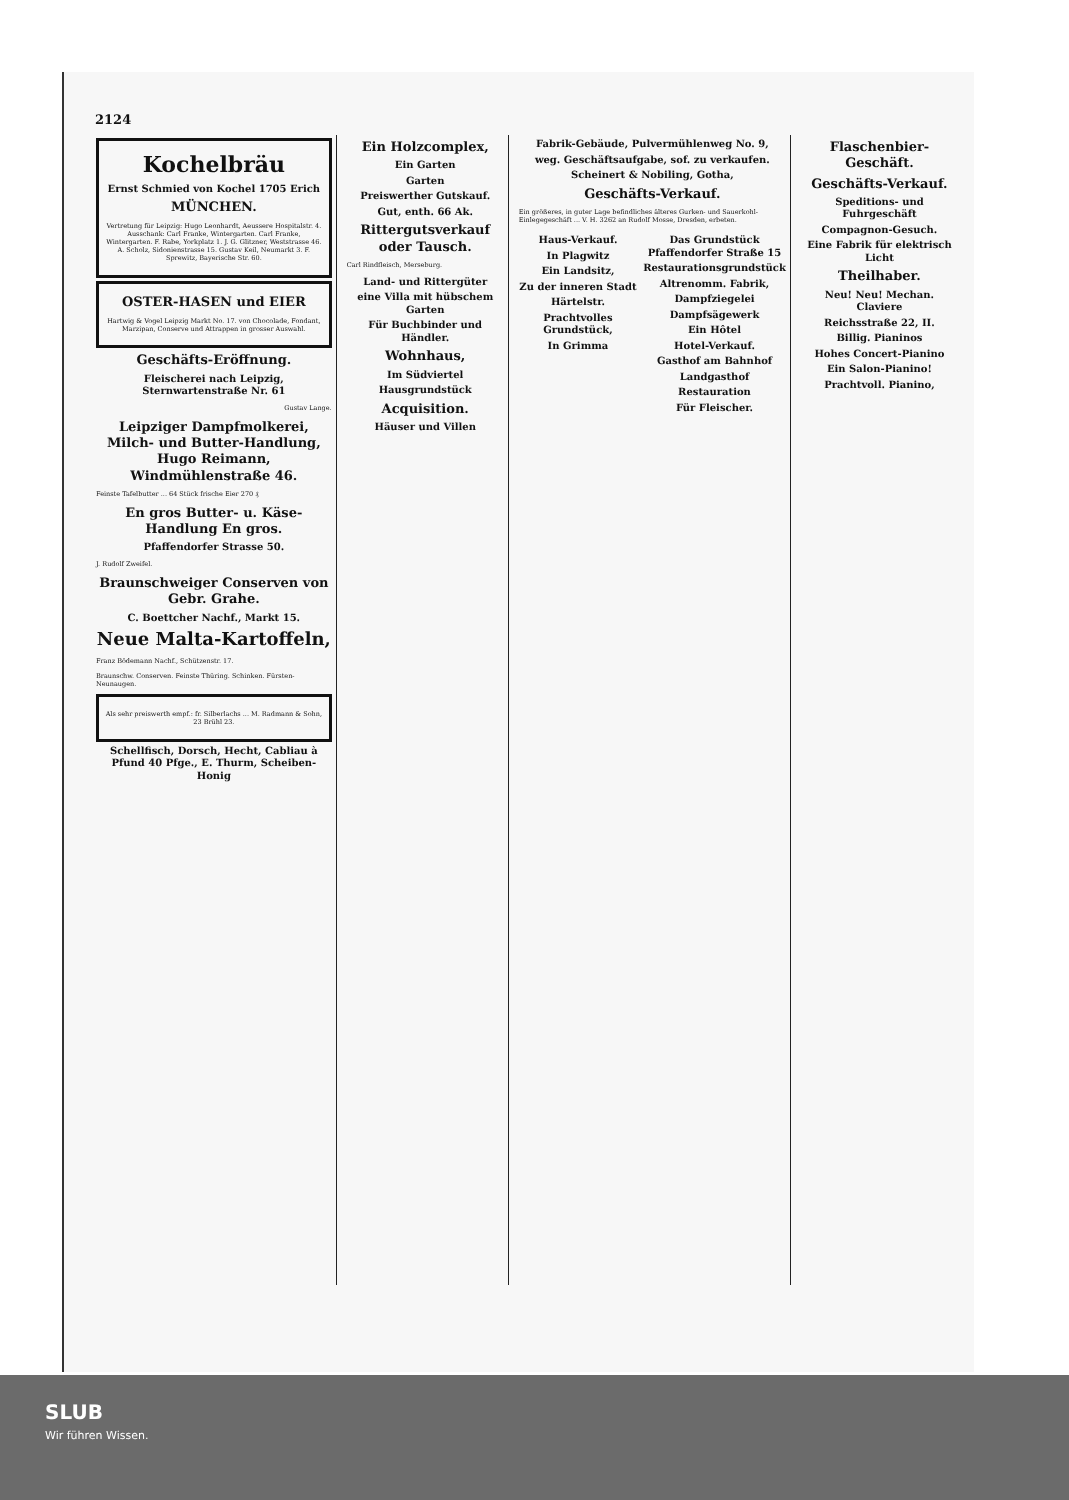2124
Kochelbräu
Ernst Schmied von Kochel 1705 Erich
MÜNCHEN.
Vertretung für Leipzig: Hugo Leonhardt, Aeussere Hospitalstr. 4. Ausschank: Carl Franke, Wintergarten. Carl Franke, Wintergarten. F. Rabe, Yorkplatz 1. J. G. Glitzner, Weststrasse 46. A. Scholz, Sidonienstrasse 15. Gustav Keil, Neumarkt 3. F. Sprewitz, Bayerische Str. 60.
OSTER-HASEN und EIER
Hartwig & Vogel Leipzig Markt No. 17. von Chocolade, Fondant, Marzipan, Conserve und Attrappen in grosser Auswahl.
Geschäfts-Eröffnung.
Fleischerei nach Leipzig, Sternwartenstraße Nr. 61
Gustav Lange.
Leipziger Dampfmolkerei, Milch- und Butter-Handlung, Hugo Reimann, Windmühlenstraße 46.
Feinste Tafelbutter ... 64 Stück frische Eier 270 ₰
En gros Butter- u. Käse-Handlung En gros.
Pfaffendorfer Strasse 50.
J. Rudolf Zweifel.
Braunschweiger Conserven von Gebr. Grahe.
C. Boettcher Nachf., Markt 15.
Neue Malta-Kartoffeln,
Franz Bödemann Nachf., Schützenstr. 17.
Braunschw. Conserven. Feinste Thüring. Schinken. Fürsten-Neunaugen.
Als sehr preiswerth empf.: fr. Silberlachs ... M. Radmann & Sohn, 23 Brühl 23.
Schellfisch, Dorsch, Hecht, Cabliau à Pfund 40 Pfge., E. Thurm, Scheiben-Honig
Ein Holzcomplex,
Ein Garten
Garten
Preiswerther Gutskauf.
Gut, enth. 66 Ak.
Rittergutsverkauf oder Tausch.
Carl Rindfleisch, Merseburg.
Land- und Rittergüter
eine Villa mit hübschem Garten
Für Buchbinder und Händler.
Wohnhaus,
Im Südviertel
Hausgrundstück
Acquisition.
Häuser und Villen
Fabrik-Gebäude, Pulvermühlenweg No. 9,
weg. Geschäftsaufgabe, sof. zu verkaufen.
Scheinert & Nobiling, Gotha,
Geschäfts-Verkauf.
Ein größeres, in guter Lage befindliches älteres Gurken- und Sauerkohl-Einlegegeschäft ... V. H. 3262 an Rudolf Mosse, Dresden, erbeten.
Haus-Verkauf.
In Plagwitz
Ein Landsitz,
Zu der inneren Stadt
Härtelstr.
Prachtvolles Grundstück,
In Grimma
Das Grundstück Pfaffendorfer Straße 15
Restaurationsgrundstück
Altrenomm. Fabrik,
Dampfziegelei
Dampfsägewerk
Ein Hôtel
Hotel-Verkauf.
Gasthof am Bahnhof
Landgasthof
Restauration
Für Fleischer.
Flaschenbier-Geschäft.
Geschäfts-Verkauf.
Speditions- und Fuhrgeschäft
Compagnon-Gesuch.
Eine Fabrik für elektrisch Licht
Theilhaber.
Neu! Neu! Mechan. Claviere
Reichsstraße 22, II.
Billig. Pianinos
Hohes Concert-Pianino
Ein Salon-Pianino!
Prachtvoll. Pianino,
SLUB
Wir führen Wissen.